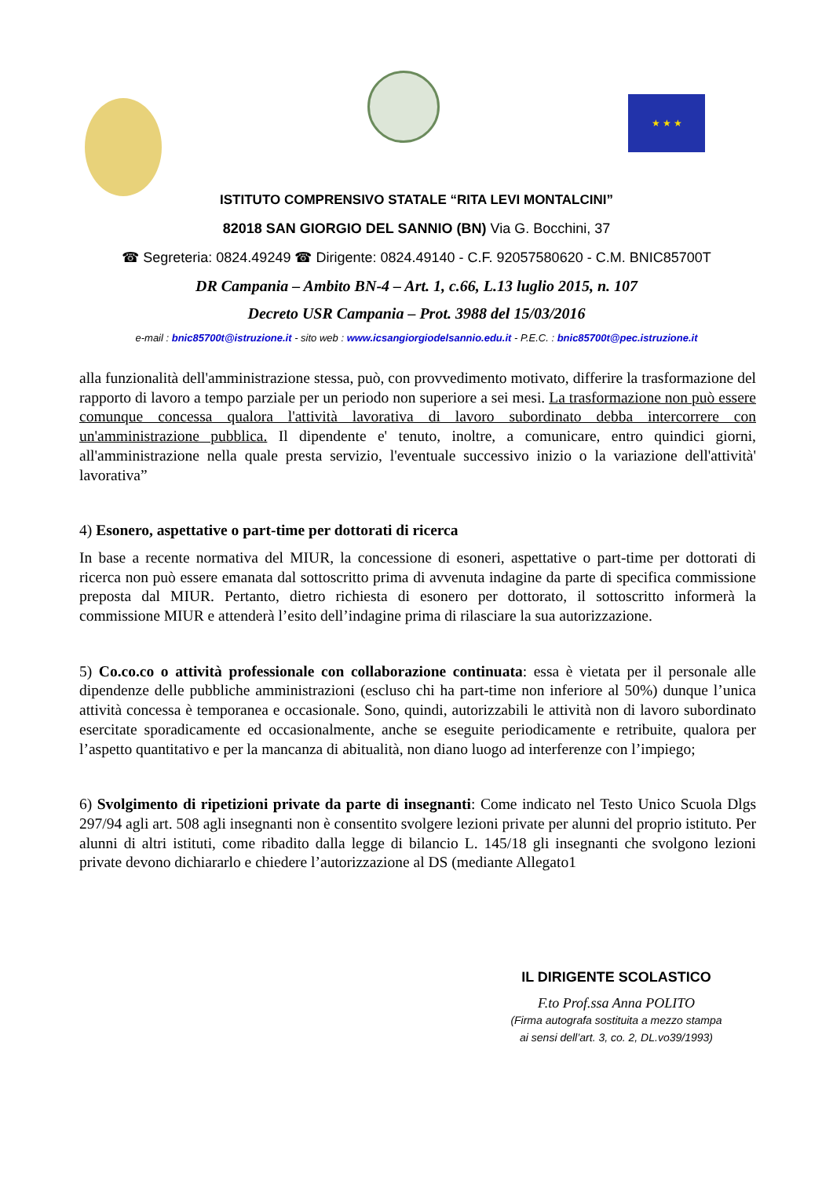★ ★ ★
ISTITUTO COMPRENSIVO STATALE “RITA LEVI MONTALCINI”
82018 SAN GIORGIO DEL SANNIO (BN) Via G. Bocchini, 37
☎ Segreteria: 0824.49249 ☎ Dirigente: 0824.49140 - C.F. 92057580620 - C.M. BNIC85700T
DR Campania – Ambito BN-4 – Art. 1, c.66, L.13 luglio 2015, n. 107
Decreto USR Campania – Prot. 3988 del 15/03/2016
e-mail : bnic85700t@istruzione.it - sito web : www.icsangiorgiodelsannio.edu.it - P.E.C. : bnic85700t@pec.istruzione.it
alla funzionalità dell'amministrazione stessa, può, con provvedimento motivato, differire la trasformazione del rapporto di lavoro a tempo parziale per un periodo non superiore a sei mesi. La trasformazione non può essere comunque concessa qualora l'attività lavorativa di lavoro subordinato debba intercorrere con un'amministrazione pubblica. Il dipendente e' tenuto, inoltre, a comunicare, entro quindici giorni, all'amministrazione nella quale presta servizio, l'eventuale successivo inizio o la variazione dell'attività' lavorativa”
4) Esonero, aspettative o part-time per dottorati di ricerca
In base a recente normativa del MIUR, la concessione di esoneri, aspettative o part-time per dottorati di ricerca non può essere emanata dal sottoscritto prima di avvenuta indagine da parte di specifica commissione preposta dal MIUR. Pertanto, dietro richiesta di esonero per dottorato, il sottoscritto informerà la commissione MIUR e attenderà l’esito dell’indagine prima di rilasciare la sua autorizzazione.
5) Co.co.co o attività professionale con collaborazione continuata: essa è vietata per il personale alle dipendenze delle pubbliche amministrazioni (escluso chi ha part-time non inferiore al 50%) dunque l’unica attività concessa è temporanea e occasionale. Sono, quindi, autorizzabili le attività non di lavoro subordinato esercitate sporadicamente ed occasionalmente, anche se eseguite periodicamente e retribuite, qualora per l’aspetto quantitativo e per la mancanza di abitualità, non diano luogo ad interferenze con l’impiego;
6) Svolgimento di ripetizioni private da parte di insegnanti: Come indicato nel Testo Unico Scuola Dlgs 297/94 agli art. 508 agli insegnanti non è consentito svolgere lezioni private per alunni del proprio istituto. Per alunni di altri istituti, come ribadito dalla legge di bilancio L. 145/18 gli insegnanti che svolgono lezioni private devono dichiararlo e chiedere l’autorizzazione al DS (mediante Allegato1
IL DIRIGENTE SCOLASTICO
F.to Prof.ssa Anna POLITO
(Firma autografa sostituita a mezzo stampa
ai sensi dell’art. 3, co. 2, DL.vo39/1993)